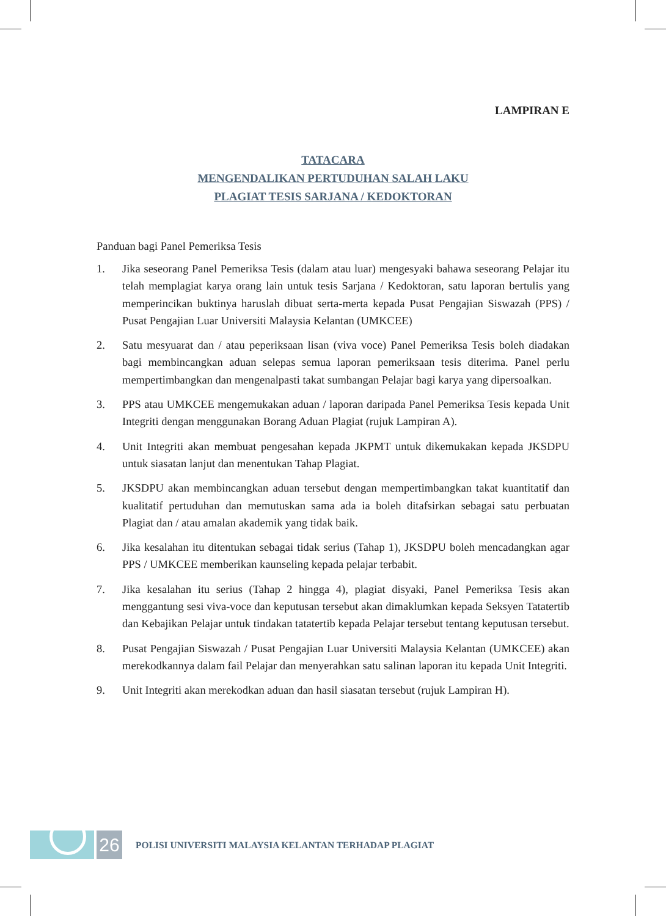LAMPIRAN E
TATACARA
MENGENDALIKAN PERTUDUHAN SALAH LAKU
PLAGIAT TESIS SARJANA / KEDOKTORAN
Panduan bagi Panel Pemeriksa Tesis
1. Jika seseorang Panel Pemeriksa Tesis (dalam atau luar) mengesyaki bahawa seseorang Pelajar itu telah memplagiat karya orang lain untuk tesis Sarjana / Kedoktoran, satu laporan bertulis yang memperincikan buktinya haruslah dibuat serta-merta kepada Pusat Pengajian Siswazah (PPS) / Pusat Pengajian Luar Universiti Malaysia Kelantan (UMKCEE)
2. Satu mesyuarat dan / atau peperiksaan lisan (viva voce) Panel Pemeriksa Tesis boleh diadakan bagi membincangkan aduan selepas semua laporan pemeriksaan tesis diterima. Panel perlu mempertimbangkan dan mengenalpasti takat sumbangan Pelajar bagi karya yang dipersoalkan.
3. PPS atau UMKCEE mengemukakan aduan / laporan daripada Panel Pemeriksa Tesis kepada Unit Integriti dengan menggunakan Borang Aduan Plagiat (rujuk Lampiran A).
4. Unit Integriti akan membuat pengesahan kepada JKPMT untuk dikemukakan kepada JKSDPU untuk siasatan lanjut dan menentukan Tahap Plagiat.
5. JKSDPU akan membincangkan aduan tersebut dengan mempertimbangkan takat kuantitatif dan kualitatif pertuduhan dan memutuskan sama ada ia boleh ditafsirkan sebagai satu perbuatan Plagiat dan / atau amalan akademik yang tidak baik.
6. Jika kesalahan itu ditentukan sebagai tidak serius (Tahap 1), JKSDPU boleh mencadangkan agar PPS / UMKCEE memberikan kaunseling kepada pelajar terbabit.
7. Jika kesalahan itu serius (Tahap 2 hingga 4), plagiat disyaki, Panel Pemeriksa Tesis akan menggantung sesi viva-voce dan keputusan tersebut akan dimaklumkan kepada Seksyen Tatatertib dan Kebajikan Pelajar untuk tindakan tatatertib kepada Pelajar tersebut tentang keputusan tersebut.
8. Pusat Pengajian Siswazah / Pusat Pengajian Luar Universiti Malaysia Kelantan (UMKCEE) akan merekodkannya dalam fail Pelajar dan menyerahkan satu salinan laporan itu kepada Unit Integriti.
9. Unit Integriti akan merekodkan aduan dan hasil siasatan tersebut (rujuk Lampiran H).
26
POLISI UNIVERSITI MALAYSIA KELANTAN TERHADAP PLAGIAT